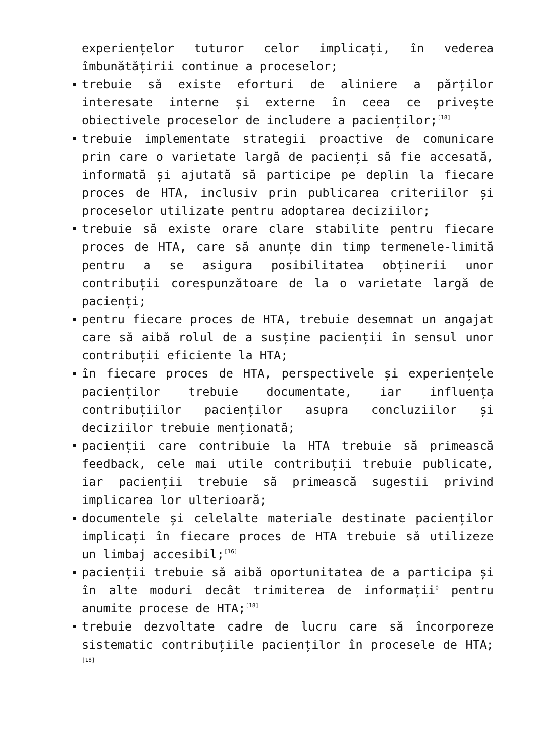experiențelor tuturor celor implicați, în vederea îmbunătățirii continue a proceselor;
trebuie să existe eforturi de aliniere a părților interesate interne și externe în ceea ce privește obiectivele proceselor de includere a pacienților;<sup>[18]</sup>
trebuie implementate strategii proactive de comunicare prin care o varietate largă de pacienți să fie accesată, informată și ajutată să participe pe deplin la fiecare proces de HTA, inclusiv prin publicarea criteriilor și proceselor utilizate pentru adoptarea deciziilor;
trebuie să existe orare clare stabilite pentru fiecare proces de HTA, care să anunțe din timp termenele-limită pentru a se asigura posibilitatea obținerii unor contribuții corespunzătoare de la o varietate largă de pacienți;
pentru fiecare proces de HTA, trebuie desemnat un angajat care să aibă rolul de a susține pacienții în sensul unor contribuții eficiente la HTA;
în fiecare proces de HTA, perspectivele și experiențele pacienților trebuie documentate, iar influența contribuțiilor pacienților asupra concluziilor și deciziilor trebuie menționată;
pacienții care contribuie la HTA trebuie să primească feedback, cele mai utile contribuții trebuie publicate, iar pacienții trebuie să primească sugestii privind implicarea lor ulterioară;
documentele și celelalte materiale destinate pacienților implicați în fiecare proces de HTA trebuie să utilizeze un limbaj accesibil;<sup>[16]</sup>
pacienții trebuie să aibă oportunitatea de a participa și în alte moduri decât trimiterea de informații<sup>◊</sup> pentru anumite procese de HTA;<sup>[18]</sup>
trebuie dezvoltate cadre de lucru care să încorporeze sistematic contribuțiile pacienților în procesele de HTA;<sup>[18]</sup>